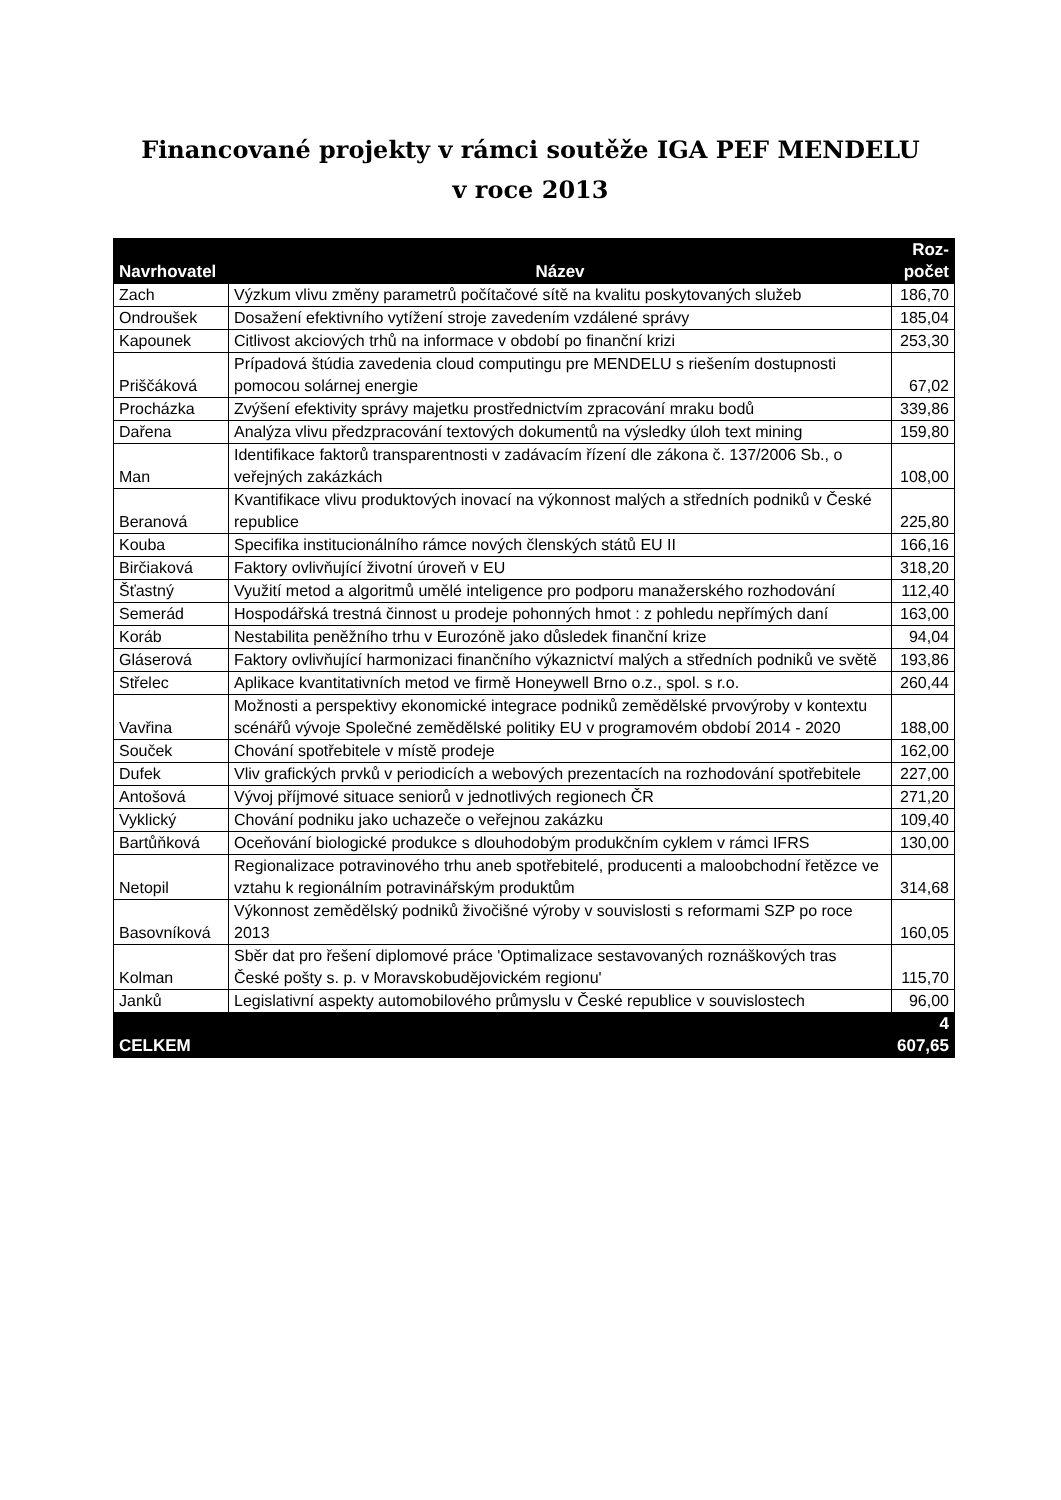Financované projekty v rámci soutěže IGA PEF MENDELU
v roce 2013
| Navrhovatel | Název | Roz- počet |
| --- | --- | --- |
| Zach | Výzkum vlivu změny parametrů počítačové sítě na kvalitu poskytovaných služeb | 186,70 |
| Ondroušek | Dosažení efektivního vytížení stroje zavedením vzdálené správy | 185,04 |
| Kapounek | Citlivost akciových trhů na informace v období po finanční krizi | 253,30 |
| Priščáková | Prípadová štúdia zavedenia cloud computingu pre MENDELU s riešením dostupnosti pomocou solárnej energie | 67,02 |
| Procházka | Zvýšení efektivity správy majetku prostřednictvím zpracování mraku bodů | 339,86 |
| Dařena | Analýza vlivu předzpracování textových dokumentů na výsledky úloh text mining | 159,80 |
| Man | Identifikace faktorů transparentnosti v zadávacím řízení dle zákona č. 137/2006 Sb., o veřejných zakázkách | 108,00 |
| Beranová | Kvantifikace vlivu produktových inovací na výkonnost malých a středních podniků v České republice | 225,80 |
| Kouba | Specifika institucionálního rámce nových členských států EU II | 166,16 |
| Birčiaková | Faktory ovlivňující životní úroveň v EU | 318,20 |
| Šťastný | Využití metod a algoritmů umělé inteligence pro podporu manažerského rozhodování | 112,40 |
| Semerád | Hospodářská trestná činnost u prodeje pohonných hmot : z pohledu nepřímých daní | 163,00 |
| Koráb | Nestabilita peněžního trhu v Eurozóně jako důsledek finanční krize | 94,04 |
| Gláserová | Faktory ovlivňující harmonizaci finančního výkaznictví malých a středních podniků ve světě | 193,86 |
| Střelec | Aplikace kvantitativních metod ve firmě Honeywell Brno o.z., spol. s r.o. | 260,44 |
| Vavřina | Možnosti a perspektivy ekonomické integrace podniků zemědělské prvovýroby v kontextu scénářů vývoje Společné zemědělské politiky EU v programovém období 2014 - 2020 | 188,00 |
| Souček | Chování spotřebitele v místě prodeje | 162,00 |
| Dufek | Vliv grafických prvků v periodicích a webových prezentacích na rozhodování spotřebitele | 227,00 |
| Antošová | Vývoj příjmové situace seniorů v jednotlivých regionech ČR | 271,20 |
| Vyklický | Chování podniku jako uchazeče o veřejnou zakázku | 109,40 |
| Bartůňková | Oceňování biologické produkce s dlouhodobým produkčním cyklem v rámci IFRS | 130,00 |
| Netopil | Regionalizace potravinového trhu aneb spotřebitelé, producenti a maloobchodní řetězce ve vztahu k regionálním potravinářským produktům | 314,68 |
| Basovníková | Výkonnost zemědělský podniků živočišné výroby v souvislosti s reformami SZP po roce 2013 | 160,05 |
| Kolman | Sběr dat pro řešení diplomové práce 'Optimalizace sestavovaných roznáškových tras České pošty s. p. v Moravskobudějovickém regionu' | 115,70 |
| Janků | Legislativní aspekty automobilového průmyslu v České republice v souvislostech | 96,00 |
| CELKEM | | 4 607,65 |